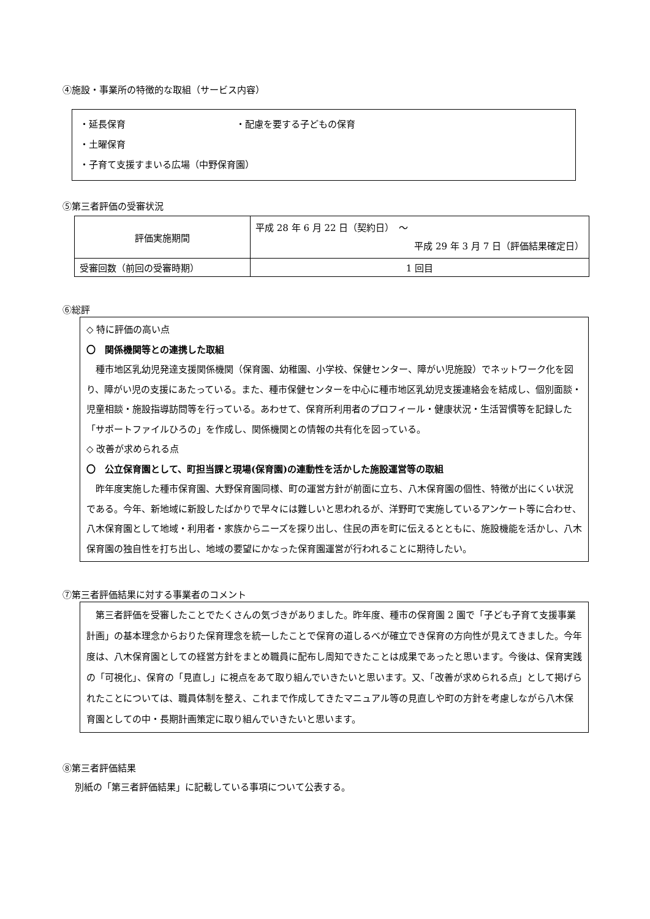④施設・事業所の特徴的な取組（サービス内容）
・延長保育 ・配慮を要する子どもの保育
・土曜保育
・子育て支援すまいる広場（中野保育園）
⑤第三者評価の受審状況
| 評価実施期間 | 平成 28 年 6 月 22 日（契約日） ～ 平成 29 年 3 月 7 日（評価結果確定日） |
| 受審回数（前回の受審時期） | 1 回目 |
⑥総評
◇ 特に評価の高い点
〇　関係機関等との連携した取組
　種市地区乳幼児発達支援関係機関（保育園、幼稚園、小学校、保健センター、障がい児施設）でネットワーク化を図り、障がい児の支援にあたっている。また、種市保健センターを中心に種市地区乳幼児支援連絡会を結成し、個別面談・児童相談・施設指導訪問等を行っている。あわせて、保育所利用者のプロフィール・健康状況・生活習慣等を記録した「サポートファイルひろの」を作成し、関係機関との情報の共有化を図っている。
◇ 改善が求められる点
〇　公立保育園として、町担当課と現場(保育園)の連動性を活かした施設運営等の取組
　昨年度実施した種市保育園、大野保育園同様、町の運営方針が前面に立ち、八木保育園の個性、特徴が出にくい状況である。今年、新地域に新設したばかりで早々には難しいと思われるが、洋野町で実施しているアンケート等に合わせ、八木保育園として地域・利用者・家族からニーズを探り出し、住民の声を町に伝えるとともに、施設機能を活かし、八木保育園の独自性を打ち出し、地域の要望にかなった保育園運営が行われることに期待したい。
⑦第三者評価結果に対する事業者のコメント
　第三者評価を受審したことでたくさんの気づきがありました。昨年度、種市の保育園 2 園で「子ども子育て支援事業計画」の基本理念からおりた保育理念を統一したことで保育の道しるべが確立でき保育の方向性が見えてきました。今年度は、八木保育園としての経営方針をまとめ職員に配布し周知できたことは成果であったと思います。今後は、保育実践の「可視化」、保育の「見直し」に視点をあて取り組んでいきたいと思います。又、「改善が求められる点」として掲げられたことについては、職員体制を整え、これまで作成してきたマニュアル等の見直しや町の方針を考慮しながら八木保育園としての中・長期計画策定に取り組んでいきたいと思います。
⑧第三者評価結果
別紙の「第三者評価結果」に記載している事項について公表する。